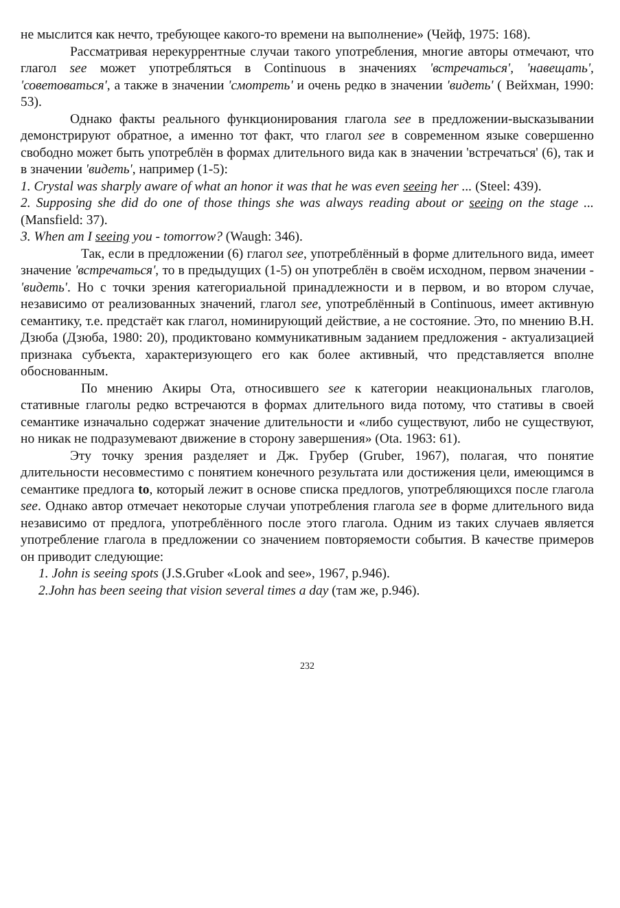не мыслится как нечто, требующее какого-то времени на выполнение» (Чейф, 1975: 168).
Рассматривая нерекуррентные случаи такого употребления, многие авторы отмечают, что глагол see может употребляться в Continuous в значениях 'встречаться', 'навещать', 'советоваться', а также в значении 'смотреть' и очень редко в значении 'видеть' ( Вейхман, 1990: 53).
Однако факты реального функционирования глагола see в предложении-высказывании демонстрируют обратное, а именно тот факт, что глагол see в современном языке совершенно свободно может быть употреблён в формах длительного вида как в значении 'встречаться' (6), так и в значении 'видеть', например (1-5):
1. Crystal was sharply aware of what an honor it was that he was even seeing her ... (Steel: 439).
2. Supposing she did do one of those things she was always reading about or seeing on the stage ... (Mansfield: 37).
3. When am I seeing you - tomorrow? (Waugh: 346).
Так, если в предложении (6) глагол see, употреблённый в форме длительного вида, имеет значение 'встречаться', то в предыдущих (1-5) он употреблён в своём исходном, первом значении - 'видеть'. Но с точки зрения категориальной принадлежности и в первом, и во втором случае, независимо от реализованных значений, глагол see, употреблённый в Continuous, имеет активную семантику, т.е. предстаёт как глагол, номинирующий действие, а не состояние. Это, по мнению В.Н. Дзюба (Дзюба, 1980: 20), продиктовано коммуникативным заданием предложения - актуализацией признака субъекта, характеризующего его как более активный, что представляется вполне обоснованным.
По мнению Акиры Ота, относившего see к категории неакциональных глаголов, стативные глаголы редко встречаются в формах длительного вида потому, что стативы в своей семантике изначально содержат значение длительности и «либо существуют, либо не существуют, но никак не подразумевают движение в сторону завершения» (Ota. 1963: 61).
Эту точку зрения разделяет и Дж. Грубер (Gruber, 1967), полагая, что понятие длительности несовместимо с понятием конечного результата или достижения цели, имеющимся в семантике предлога to, который лежит в основе списка предлогов, употребляющихся после глагола see. Однако автор отмечает некоторые случаи употребления глагола see в форме длительного вида независимо от предлога, употреблённого после этого глагола. Одним из таких случаев является употребление глагола в предложении со значением повторяемости события. В качестве примеров он приводит следующие:
1. John is seeing spots (J.S.Gruber «Look and see», 1967, p.946).
2.John has been seeing that vision several times a day (там же, p.946).
232